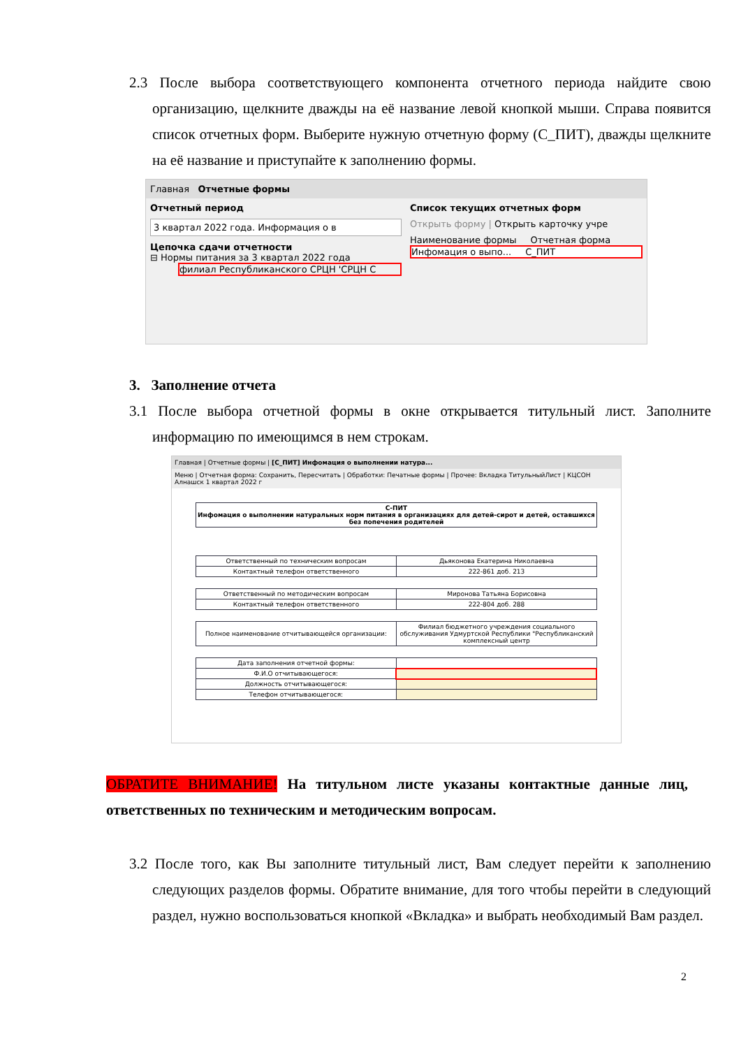2.3 После выбора соответствующего компонента отчетного периода найдите свою организацию, щелкните дважды на её название левой кнопкой мыши. Справа появится список отчетных форм. Выберите нужную отчетную форму (С_ПИТ), дважды щелкните на её название и приступайте к заполнению формы.
Главная Отчетные формы
Отчетный период
3 квартал 2022 года. Информация о в
Цепочка сдачи отчетности
⊟ Нормы питания за 3 квартал 2022 года
филиал Республиканского СРЦН 'СРЦН С
Список текущих отчетных форм
Открыть форму | Открыть карточку учре
Наименование формы Отчетная форма
Инфомация о выпо... С_ПИТ
3. Заполнение отчета
3.1 После выбора отчетной формы в окне открывается титульный лист. Заполните информацию по имеющимся в нем строкам.
Главная | Отчетные формы | [С_ПИТ] Инфомация о выполнении натура...
Меню | Отчетная форма: Сохранить, Пересчитать | Обработки: Печатные формы | Прочее: Вкладка ТитульныйЛист | КЦСОН Алнашск 1 квартал 2022 г
| С-ПИТ Инфомация о выполнении натуральных норм питания в организациях для детей-сирот и детей, оставшихся без попечения родителей |
| Ответственный по техническим вопросам | Дьяконова Екатерина Николаевна |
| Контактный телефон ответственного | 222-861 доб. 213 |
| Ответственный по методическим вопросам | Миронова Татьяна Борисовна |
| Контактный телефон ответственного | 222-804 доб. 288 |
| Полное наименование отчитывающейся организации: | Филиал бюджетного учреждения социального обслуживания Удмуртской Республики "Республиканский комплексный центр |
| Дата заполнения отчетной формы: | |
| Ф.И.О отчитывающегося: | |
| Должность отчитывающегося: | |
| Телефон отчитывающегося: | |
ОБРАТИТЕ ВНИМАНИЕ! На титульном листе указаны контактные данные лиц, ответственных по техническим и методическим вопросам.
3.2 После того, как Вы заполните титульный лист, Вам следует перейти к заполнению следующих разделов формы. Обратите внимание, для того чтобы перейти в следующий раздел, нужно воспользоваться кнопкой «Вкладка» и выбрать необходимый Вам раздел.
2